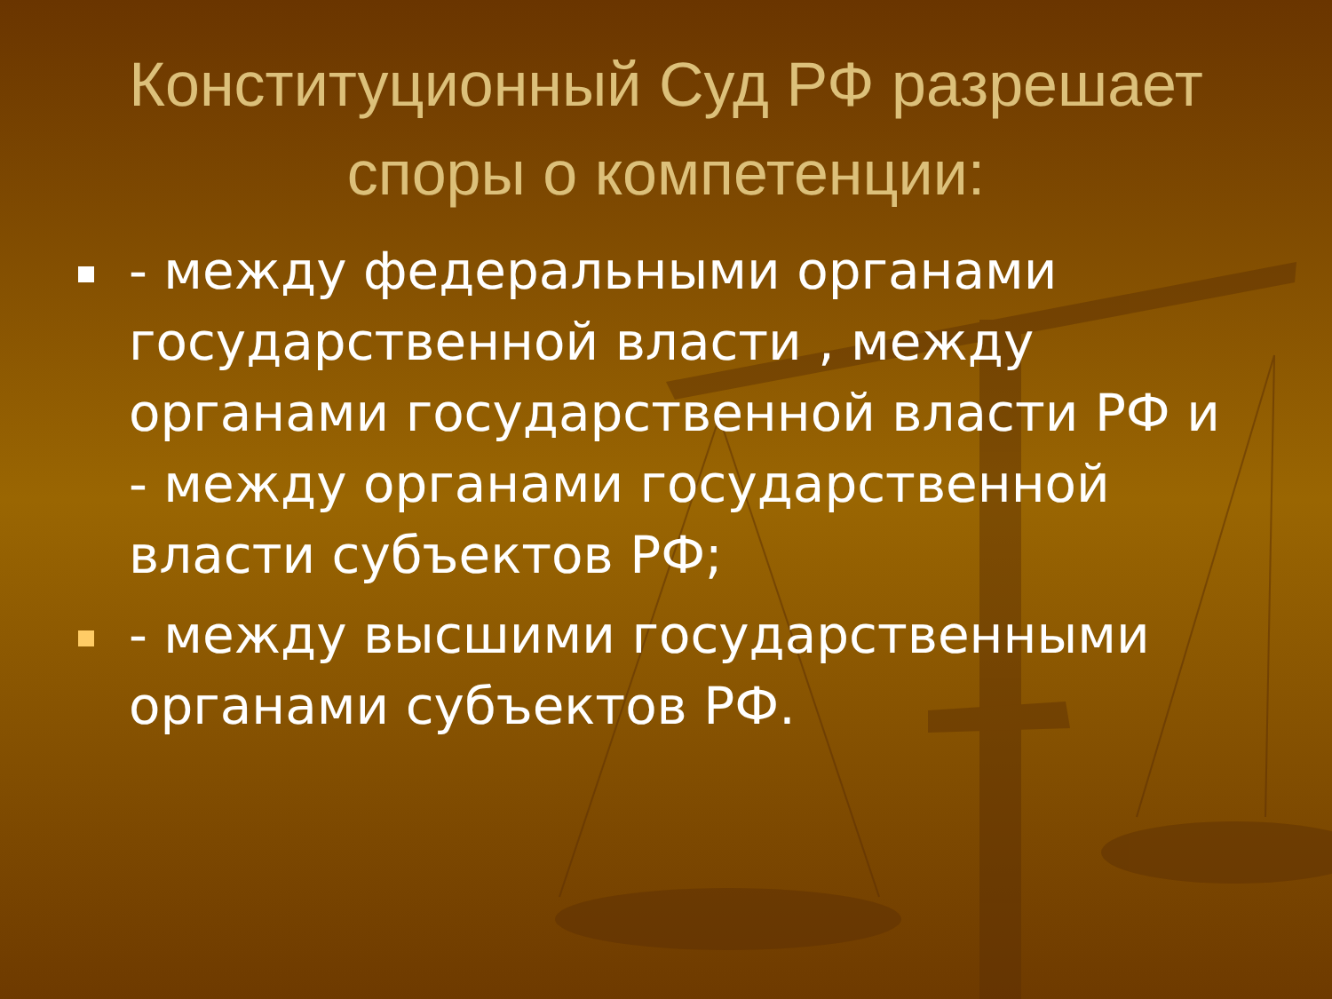Конституционный Суд РФ разрешает споры о компетенции:
- между федеральными органами государственной власти , между органами государственной власти РФ и - между органами государственной власти субъектов РФ;
- между высшими государственными органами субъектов РФ.